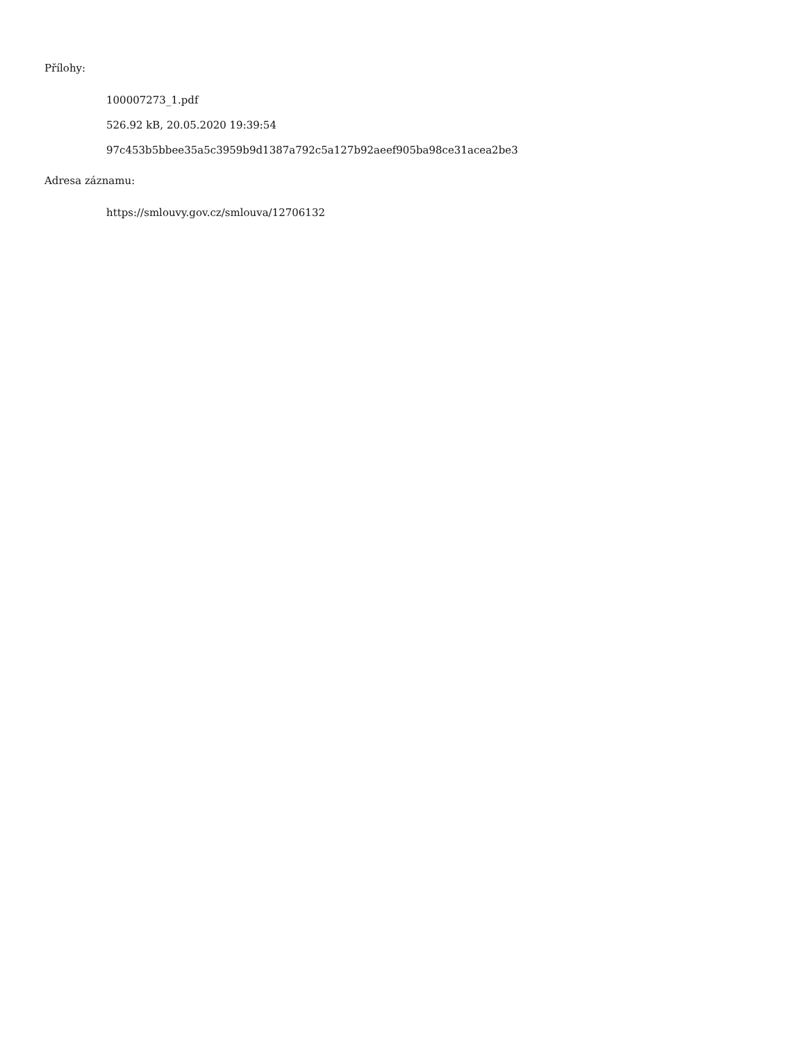Přílohy:
100007273_1.pdf
526.92 kB, 20.05.2020 19:39:54
97c453b5bbee35a5c3959b9d1387a792c5a127b92aeef905ba98ce31acea2be3
Adresa záznamu:
https://smlouvy.gov.cz/smlouva/12706132